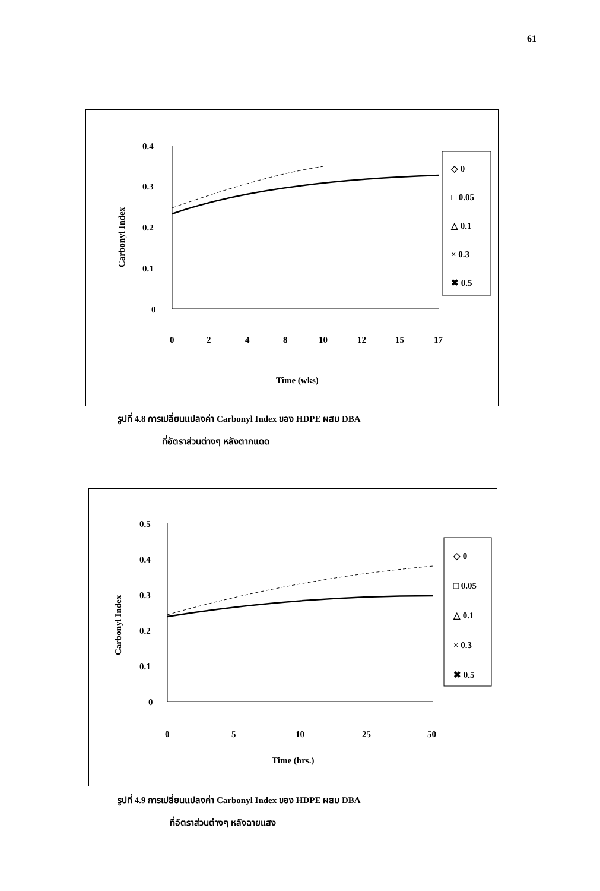61
0.4
0.3
0.2
0.1
0
0
2
4
8
10
12
15
17
Time (wks)
Carbonyl Index
◇ 0
□ 0.05
△ 0.1
× 0.3
✖ 0.5
รูปที่ 4.8 การเปลี่ยนแปลงค่า Carbonyl Index ของ HDPE ผสม DBA
ที่อัตราส่วนต่างๆ หลังตากแดด
0.5
0.4
0.3
0.2
0.1
0
0
5
10
25
50
Time (hrs.)
Carbonyl Index
◇ 0
□ 0.05
△ 0.1
× 0.3
✖ 0.5
รูปที่ 4.9 การเปลี่ยนแปลงค่า Carbonyl Index ของ HDPE ผสม DBA
ที่อัตราส่วนต่างๆ หลังฉายแสง